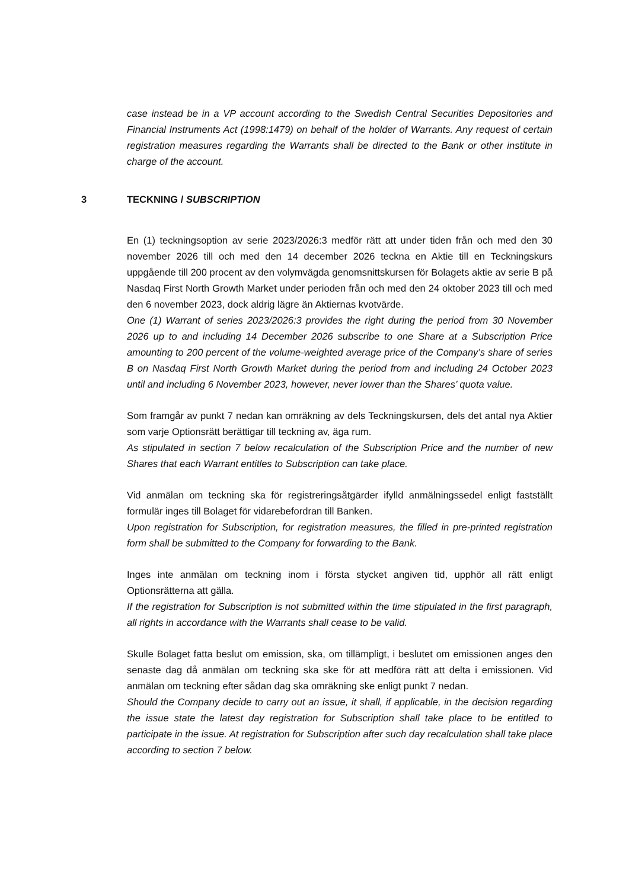case instead be in a VP account according to the Swedish Central Securities Depositories and Financial Instruments Act (1998:1479) on behalf of the holder of Warrants. Any request of certain registration measures regarding the Warrants shall be directed to the Bank or other institute in charge of the account.
En (1) teckningsoption av serie 2023/2026:3 medför rätt att under tiden från och med den 30 november 2026 till och med den 14 december 2026 teckna en Aktie till en Teckningskurs uppgående till 200 procent av den volymvägda genomsnittskursen för Bolagets aktie av serie B på Nasdaq First North Growth Market under perioden från och med den 24 oktober 2023 till och med den 6 november 2023, dock aldrig lägre än Aktiernas kvotvärde.
One (1) Warrant of series 2023/2026:3 provides the right during the period from 30 November 2026 up to and including 14 December 2026 subscribe to one Share at a Subscription Price amounting to 200 percent of the volume-weighted average price of the Company’s share of series B on Nasdaq First North Growth Market during the period from and including 24 October 2023 until and including 6 November 2023, however, never lower than the Shares’ quota value.
Som framgår av punkt 7 nedan kan omräkning av dels Teckningskursen, dels det antal nya Aktier som varje Optionsrätt berättigar till teckning av, äga rum.
As stipulated in section 7 below recalculation of the Subscription Price and the number of new Shares that each Warrant entitles to Subscription can take place.
Vid anmälan om teckning ska för registreringsåtgärder ifylld anmälningssedel enligt fastställt formulär inges till Bolaget för vidarebefordran till Banken.
Upon registration for Subscription, for registration measures, the filled in pre-printed registration form shall be submitted to the Company for forwarding to the Bank.
Inges inte anmälan om teckning inom i första stycket angiven tid, upphör all rätt enligt Optionsrätterna att gälla.
If the registration for Subscription is not submitted within the time stipulated in the first paragraph, all rights in accordance with the Warrants shall cease to be valid.
Skulle Bolaget fatta beslut om emission, ska, om tillämpligt, i beslutet om emissionen anges den senaste dag då anmälan om teckning ska ske för att medföra rätt att delta i emissionen. Vid anmälan om teckning efter sådan dag ska omräkning ske enligt punkt 7 nedan.
Should the Company decide to carry out an issue, it shall, if applicable, in the decision regarding the issue state the latest day registration for Subscription shall take place to be entitled to participate in the issue. At registration for Subscription after such day recalculation shall take place according to section 7 below.
3 TECKNING / SUBSCRIPTION